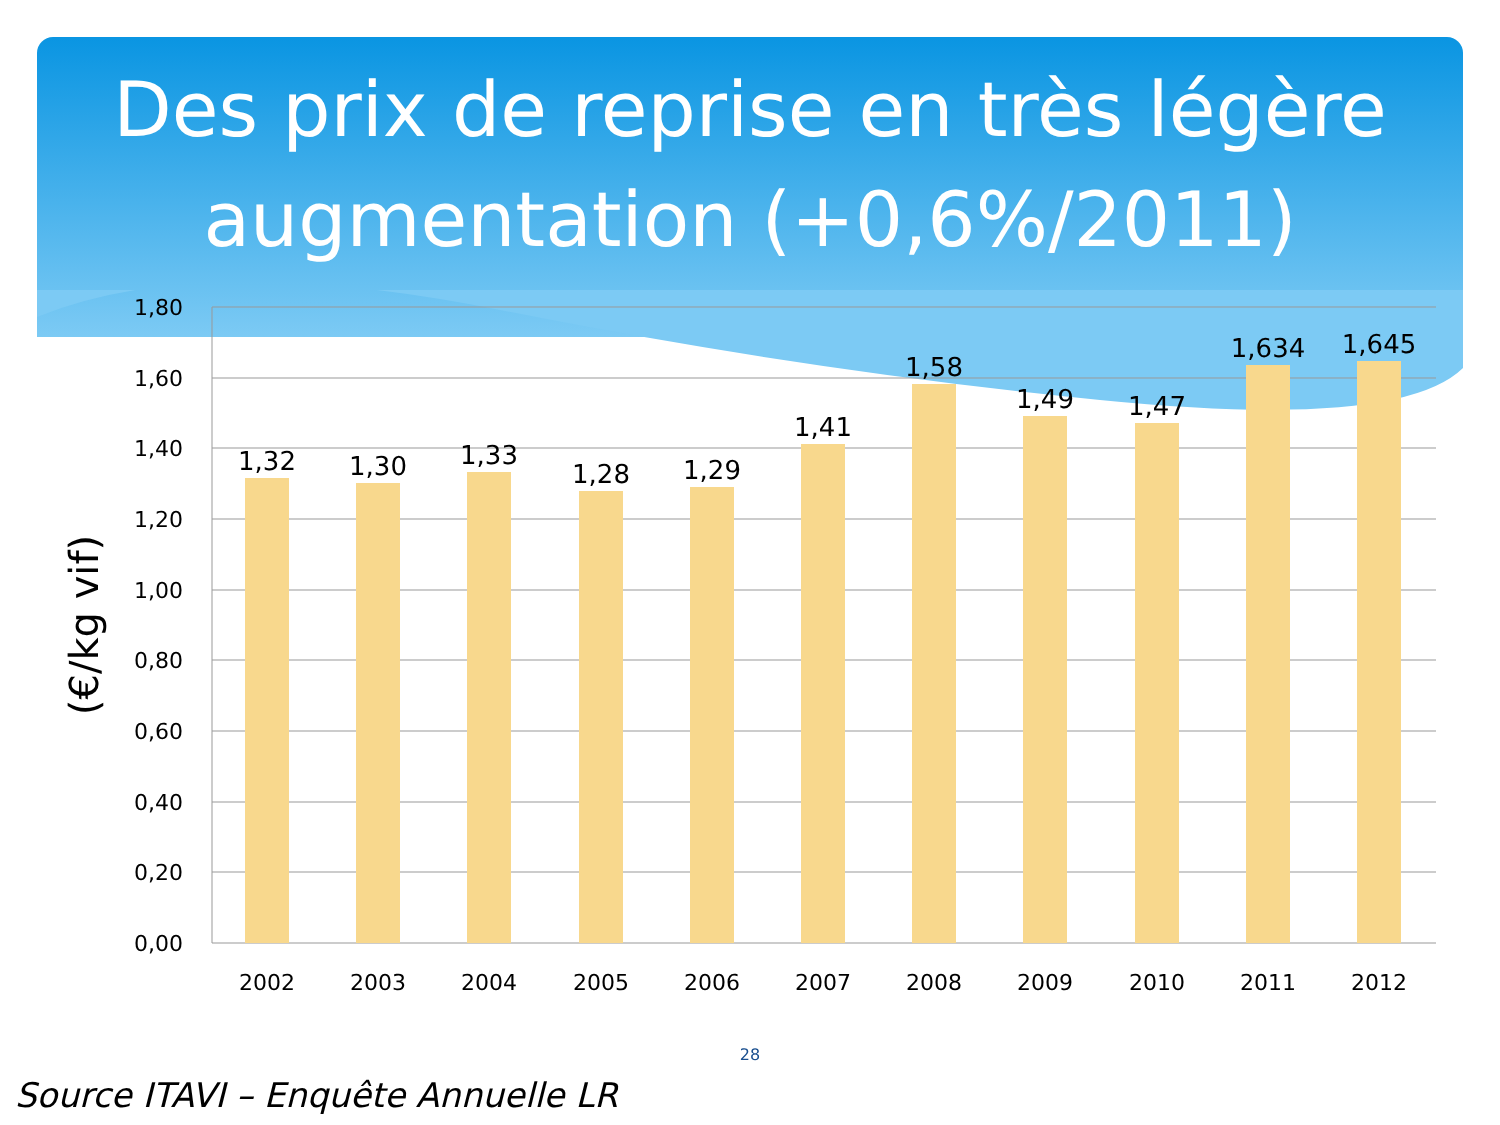Des prix de reprise en très légère augmentation (+0,6%/2011)
1,80
1,60
1,40
1,20
1,00
0,80
0,60
0,40
0,20
0,00
1,32
1,30
1,33
1,28
1,29
1,41
1,58
1,49
1,47
1,634
1,645
2002
2003
2004
2005
2006
2007
2008
2009
2010
2011
2012
(€/kg vif)
28
Source ITAVI – Enquête Annuelle LR